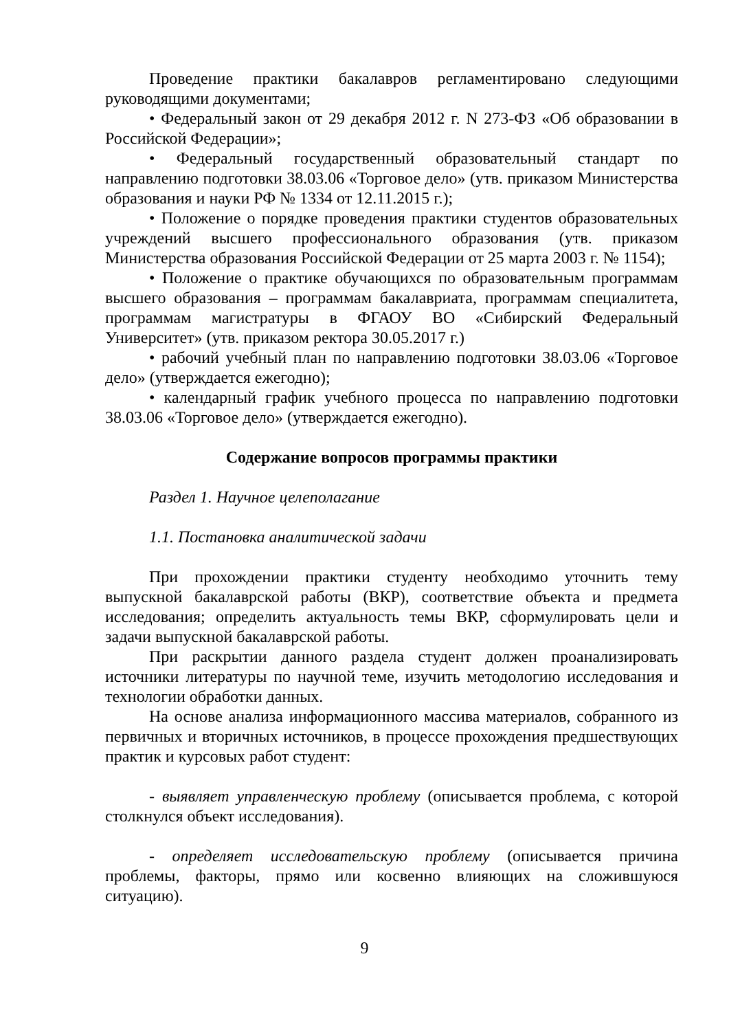Проведение практики бакалавров регламентировано следующими руководящими документами;
• Федеральный закон от 29 декабря 2012 г. N 273-ФЗ «Об образовании в Российской Федерации»;
• Федеральный государственный образовательный стандарт по направлению подготовки 38.03.06 «Торговое дело» (утв. приказом Министерства образования и науки РФ № 1334 от 12.11.2015 г.);
• Положение о порядке проведения практики студентов образовательных учреждений высшего профессионального образования (утв. приказом Министерства образования Российской Федерации от 25 марта 2003 г. № 1154);
• Положение о практике обучающихся по образовательным программам высшего образования – программам бакалавриата, программам специалитета, программам магистратуры в ФГАОУ ВО «Сибирский Федеральный Университет» (утв. приказом ректора 30.05.2017 г.)
• рабочий учебный план по направлению подготовки 38.03.06 «Торговое дело» (утверждается ежегодно);
• календарный график учебного процесса по направлению подготовки 38.03.06 «Торговое дело» (утверждается ежегодно).
Содержание вопросов программы практики
Раздел 1. Научное целеполагание
1.1. Постановка аналитической задачи
При прохождении практики студенту необходимо уточнить тему выпускной бакалаврской работы (ВКР), соответствие объекта и предмета исследования; определить актуальность темы ВКР, сформулировать цели и задачи выпускной бакалаврской работы.
При раскрытии данного раздела студент должен проанализировать источники литературы по научной теме, изучить методологию исследования и технологии обработки данных.
На основе анализа информационного массива материалов, собранного из первичных и вторичных источников, в процессе прохождения предшествующих практик и курсовых работ студент:
- выявляет управленческую проблему (описывается проблема, с которой столкнулся объект исследования).
- определяет исследовательскую проблему (описывается причина проблемы, факторы, прямо или косвенно влияющих на сложившуюся ситуацию).
9